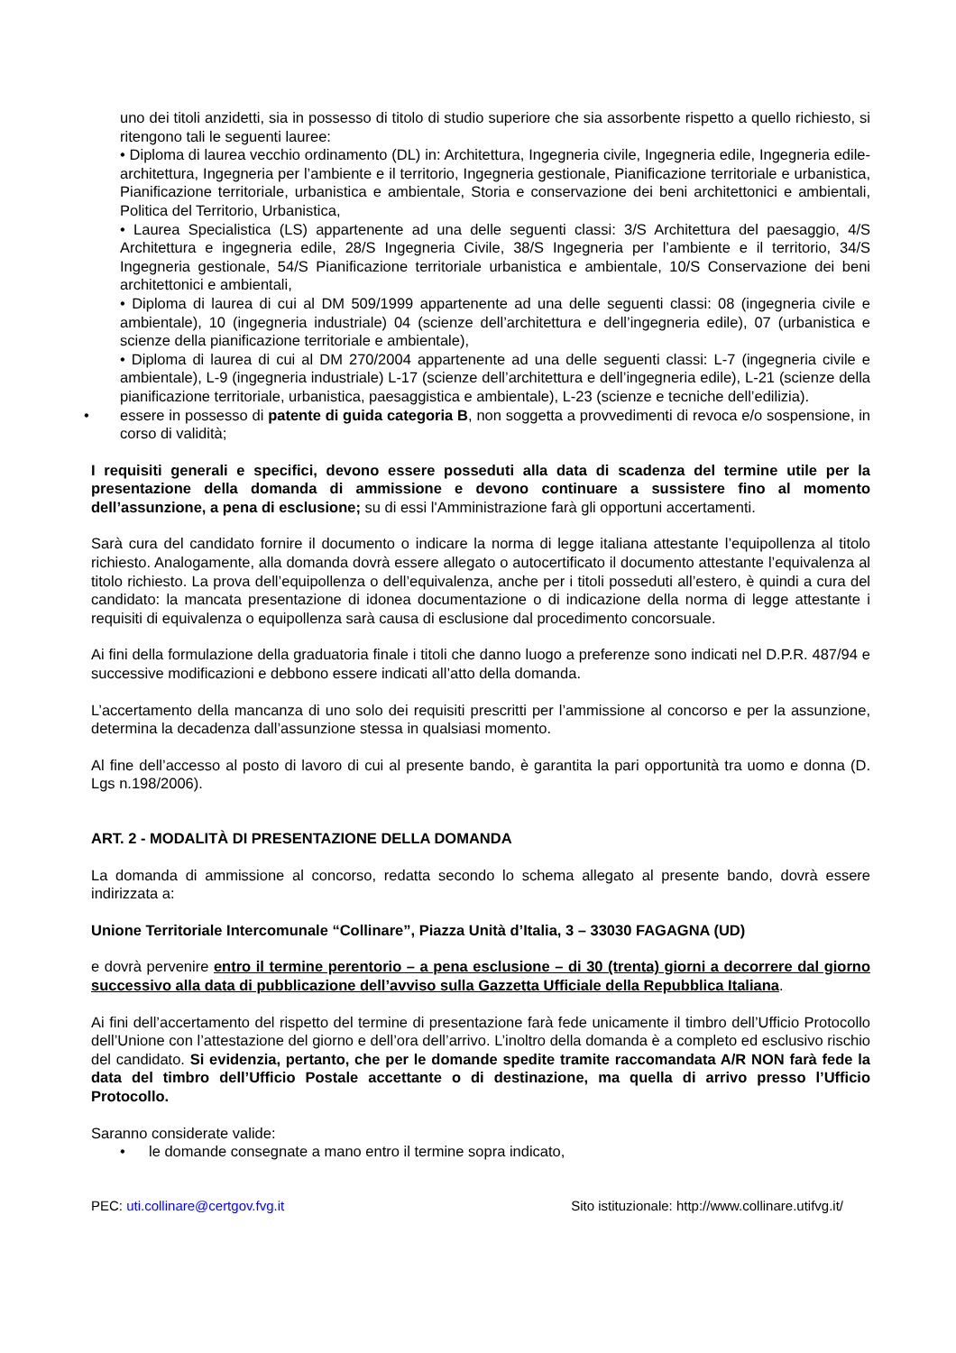uno dei titoli anzidetti, sia in possesso di titolo di studio superiore che sia assorbente rispetto a quello richiesto, si ritengono tali le seguenti lauree:
• Diploma di laurea vecchio ordinamento (DL) in: Architettura, Ingegneria civile, Ingegneria edile, Ingegneria edile-architettura, Ingegneria per l’ambiente e il territorio, Ingegneria gestionale, Pianificazione territoriale e urbanistica, Pianificazione territoriale, urbanistica e ambientale, Storia e conservazione dei beni architettonici e ambientali, Politica del Territorio, Urbanistica,
• Laurea Specialistica (LS) appartenente ad una delle seguenti classi: 3/S Architettura del paesaggio, 4/S Architettura e ingegneria edile, 28/S Ingegneria Civile, 38/S Ingegneria per l’ambiente e il territorio, 34/S Ingegneria gestionale, 54/S Pianificazione territoriale urbanistica e ambientale, 10/S Conservazione dei beni architettonici e ambientali,
• Diploma di laurea di cui al DM 509/1999 appartenente ad una delle seguenti classi: 08 (ingegneria civile e ambientale), 10 (ingegneria industriale) 04 (scienze dell’architettura e dell’ingegneria edile), 07 (urbanistica e scienze della pianificazione territoriale e ambientale),
• Diploma di laurea di cui al DM 270/2004 appartenente ad una delle seguenti classi: L-7 (ingegneria civile e ambientale), L-9 (ingegneria industriale) L-17 (scienze dell’architettura e dell’ingegneria edile), L-21 (scienze della pianificazione territoriale, urbanistica, paesaggistica e ambientale), L-23 (scienze e tecniche dell’edilizia).
• essere in possesso di patente di guida categoria B, non soggetta a provvedimenti di revoca e/o sospensione, in corso di validità;
I requisiti generali e specifici, devono essere posseduti alla data di scadenza del termine utile per la presentazione della domanda di ammissione e devono continuare a sussistere fino al momento dell’assunzione, a pena di esclusione; su di essi l'Amministrazione farà gli opportuni accertamenti.
Sarà cura del candidato fornire il documento o indicare la norma di legge italiana attestante l’equipollenza al titolo richiesto. Analogamente, alla domanda dovrà essere allegato o autocertificato il documento attestante l’equivalenza al titolo richiesto. La prova dell’equipollenza o dell’equivalenza, anche per i titoli posseduti all’estero, è quindi a cura del candidato: la mancata presentazione di idonea documentazione o di indicazione della norma di legge attestante i requisiti di equivalenza o equipollenza sarà causa di esclusione dal procedimento concorsuale.
Ai fini della formulazione della graduatoria finale i titoli che danno luogo a preferenze sono indicati nel D.P.R. 487/94 e successive modificazioni e debbono essere indicati all’atto della domanda.
L’accertamento della mancanza di uno solo dei requisiti prescritti per l’ammissione al concorso e per la assunzione, determina la decadenza dall’assunzione stessa in qualsiasi momento.
Al fine dell’accesso al posto di lavoro di cui al presente bando, è garantita la pari opportunità tra uomo e donna (D. Lgs n.198/2006).
ART. 2 - MODALITÀ DI PRESENTAZIONE DELLA DOMANDA
La domanda di ammissione al concorso, redatta secondo lo schema allegato al presente bando, dovrà essere indirizzata a:
Unione Territoriale Intercomunale “Collinare”, Piazza Unità d’Italia, 3 – 33030 FAGAGNA (UD)
e dovrà pervenire entro il termine perentorio – a pena esclusione – di 30 (trenta) giorni a decorrere dal giorno successivo alla data di pubblicazione dell’avviso sulla Gazzetta Ufficiale della Repubblica Italiana.
Ai fini dell’accertamento del rispetto del termine di presentazione farà fede unicamente il timbro dell’Ufficio Protocollo dell’Unione con l’attestazione del giorno e dell’ora dell’arrivo. L’inoltro della domanda è a completo ed esclusivo rischio del candidato. Si evidenzia, pertanto, che per le domande spedite tramite raccomandata A/R NON farà fede la data del timbro dell’Ufficio Postale accettante o di destinazione, ma quella di arrivo presso l’Ufficio Protocollo.
Saranno considerate valide:
• le domande consegnate a mano entro il termine sopra indicato,
PEC: uti.collinare@certgov.fvg.it Sito istituzionale: http://www.collinare.utifvg.it/